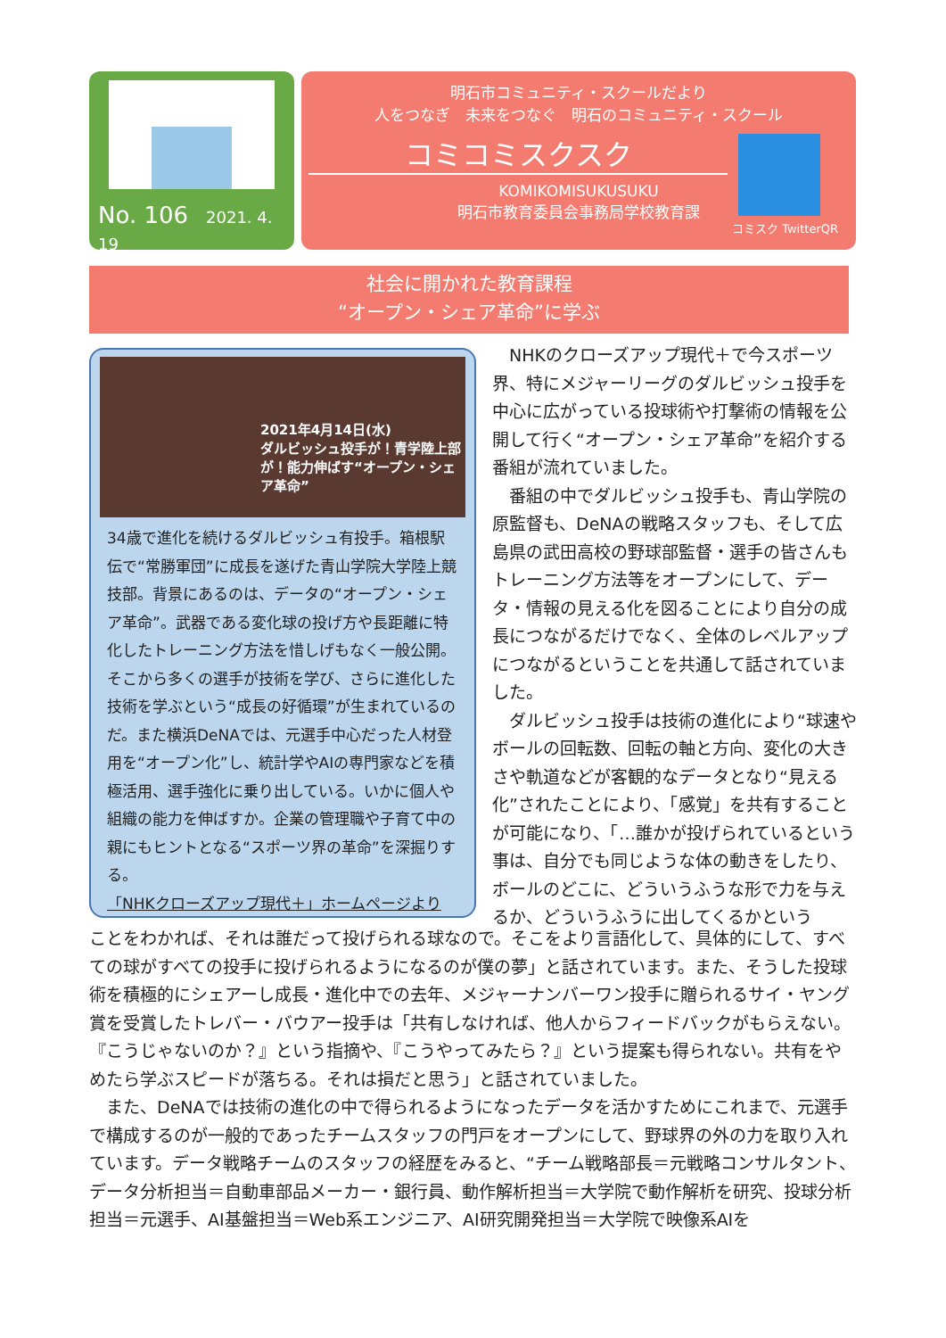No. 106 2021. 4. 19
明石市コミュニティ・スクールだより
人をつなぎ　未来をつなぐ　明石のコミュニティ・スクール
コミコミスクスク
KOMIKOMISUKUSUKU
明石市教育委員会事務局学校教育課
コミスク TwitterQR
社会に開かれた教育課程
“オープン・シェア革命”に学ぶ
2021年4月14日(水)
ダルビッシュ投手が！青学陸上部が！能力伸ばす“オープン・シェア革命”
34歳で進化を続けるダルビッシュ有投手。箱根駅伝で“常勝軍団”に成長を遂げた青山学院大学陸上競技部。背景にあるのは、データの“オープン・シェア革命”。武器である変化球の投げ方や長距離に特化したトレーニング方法を惜しげもなく一般公開。そこから多くの選手が技術を学び、さらに進化した技術を学ぶという“成長の好循環”が生まれているのだ。また横浜DeNAでは、元選手中心だった人材登用を“オープン化”し、統計学やAIの専門家などを積極活用、選手強化に乗り出している。いかに個人や組織の能力を伸ばすか。企業の管理職や子育て中の親にもヒントとなる“スポーツ界の革命”を深掘りする。
「NHKクローズアップ現代＋」ホームページより
　NHKのクローズアップ現代＋で今スポーツ界、特にメジャーリーグのダルビッシュ投手を中心に広がっている投球術や打撃術の情報を公開して行く“オープン・シェア革命”を紹介する番組が流れていました。
　番組の中でダルビッシュ投手も、青山学院の原監督も、DeNAの戦略スタッフも、そして広島県の武田高校の野球部監督・選手の皆さんもトレーニング方法等をオープンにして、データ・情報の見える化を図ることにより自分の成長につながるだけでなく、全体のレベルアップにつながるということを共通して話されていました。
　ダルビッシュ投手は技術の進化により“球速やボールの回転数、回転の軸と方向、変化の大きさや軌道などが客観的なデータとなり“見える化”されたことにより、「感覚」を共有することが可能になり、「…誰かが投げられているという事は、自分でも同じような体の動きをしたり、ボールのどこに、どういうふうな形で力を与えるか、どういうふうに出してくるかという
ことをわかれば、それは誰だって投げられる球なので。そこをより言語化して、具体的にして、すべての球がすべての投手に投げられるようになるのが僕の夢」と話されています。また、そうした投球術を積極的にシェアーし成長・進化中での去年、メジャーナンバーワン投手に贈られるサイ・ヤング賞を受賞したトレバー・バウアー投手は「共有しなければ、他人からフィードバックがもらえない。『こうじゃないのか？』という指摘や、『こうやってみたら？』という提案も得られない。共有をやめたら学ぶスピードが落ちる。それは損だと思う」と話されていました。
　また、DeNAでは技術の進化の中で得られるようになったデータを活かすためにこれまで、元選手で構成するのが一般的であったチームスタッフの門戸をオープンにして、野球界の外の力を取り入れています。データ戦略チームのスタッフの経歴をみると、“チーム戦略部長＝元戦略コンサルタント、データ分析担当＝自動車部品メーカー・銀行員、動作解析担当＝大学院で動作解析を研究、投球分析担当＝元選手、AI基盤担当＝Web系エンジニア、AI研究開発担当＝大学院で映像系AIを